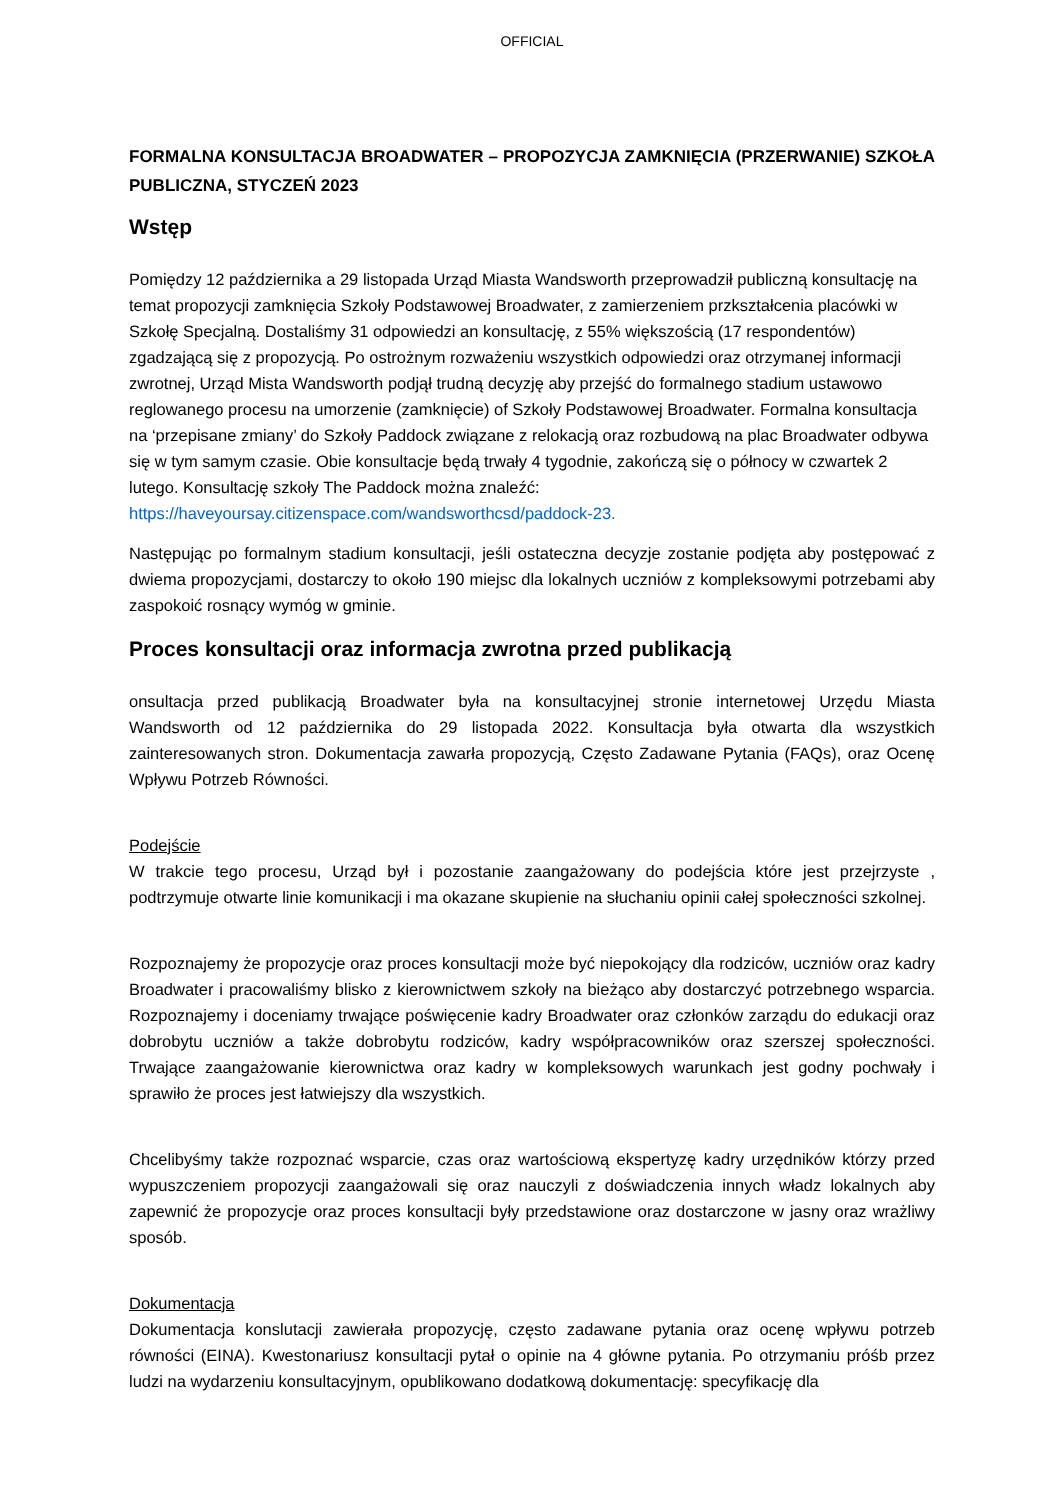OFFICIAL
FORMALNA KONSULTACJA BROADWATER – PROPOZYCJA ZAMKNIĘCIA (PRZERWANIE) SZKOŁA PUBLICZNA, STYCZEŃ 2023
Wstęp
Pomiędzy 12 października a 29 listopada Urząd Miasta Wandsworth przeprowadził publiczną konsultację na temat propozycji zamknięcia Szkoły Podstawowej Broadwater, z zamierzeniem przkształcenia placówki w Szkołę Specjalną. Dostaliśmy 31 odpowiedzi an konsultację, z 55% większością (17 respondentów) zgadzającą się z propozycją. Po ostrożnym rozważeniu wszystkich odpowiedzi oraz otrzymanej informacji zwrotnej, Urząd Mista Wandsworth podjął trudną decyzję aby przejść do formalnego stadium ustawowo reglowanego procesu na umorzenie (zamknięcie) of Szkoły Podstawowej Broadwater. Formalna konsultacja na ‘przepisane zmiany’ do Szkoły Paddock związane z relokacją oraz rozbudową na plac Broadwater odbywa się w tym samym czasie. Obie konsultacje będą trwały 4 tygodnie, zakończą się o północy w czwartek 2 lutego. Konsultację szkoły The Paddock można znaleźć: https://haveyoursay.citizenspace.com/wandsworthcsd/paddock-23.
Następując po formalnym stadium konsultacji, jeśli ostateczna decyzje zostanie podjęta aby postępować z dwiema propozycjami, dostarczy to około 190 miejsc dla lokalnych uczniów z kompleksowymi potrzebami aby zaspokoić rosnący wymóg w gminie.
Proces konsultacji oraz informacja zwrotna przed publikacją
onsultacja przed publikacją Broadwater była na konsultacyjnej stronie internetowej Urzędu Miasta Wandsworth od 12 października do 29 listopada 2022. Konsultacja była otwarta dla wszystkich zainteresowanych stron. Dokumentacja zawarła propozycją, Często Zadawane Pytania (FAQs), oraz Ocenę Wpływu Potrzeb Równości.
Podejście
W trakcie tego procesu, Urząd był i pozostanie zaangażowany do podejścia które jest przejrzyste , podtrzymuje otwarte linie komunikacji i ma okazane skupienie na słuchaniu opinii całej społeczności szkolnej.
Rozpoznajemy że propozycje oraz proces konsultacji może być niepokojący dla rodziców, uczniów oraz kadry Broadwater i pracowaliśmy blisko z kierownictwem szkoły na bieżąco aby dostarczyć potrzebnego wsparcia. Rozpoznajemy i doceniamy trwające poświęcenie kadry Broadwater oraz członków zarządu do edukacji oraz dobrobytu uczniów a także dobrobytu rodziców, kadry współpracowników oraz szerszej społeczności. Trwające zaangażowanie kierownictwa oraz kadry w kompleksowych warunkach jest godny pochwały i sprawiło że proces jest łatwiejszy dla wszystkich.
Chcelibyśmy także rozpoznać wsparcie, czas oraz wartościową ekspertyzę kadry urzędników którzy przed wypuszczeniem propozycji zaangażowali się oraz nauczyli z doświadczenia innych władz lokalnych aby zapewnić że propozycje oraz proces konsultacji były przedstawione oraz dostarczone w jasny oraz wrażliwy sposób.
Dokumentacja
Dokumentacja konslutacji zawierała propozycję, często zadawane pytania oraz ocenę wpływu potrzeb równości (EINA). Kwestonariusz konsultacji pytał o opinie na 4 główne pytania. Po otrzymaniu próśb przez ludzi na wydarzeniu konsultacyjnym, opublikowano dodatkową dokumentację: specyfikację dla